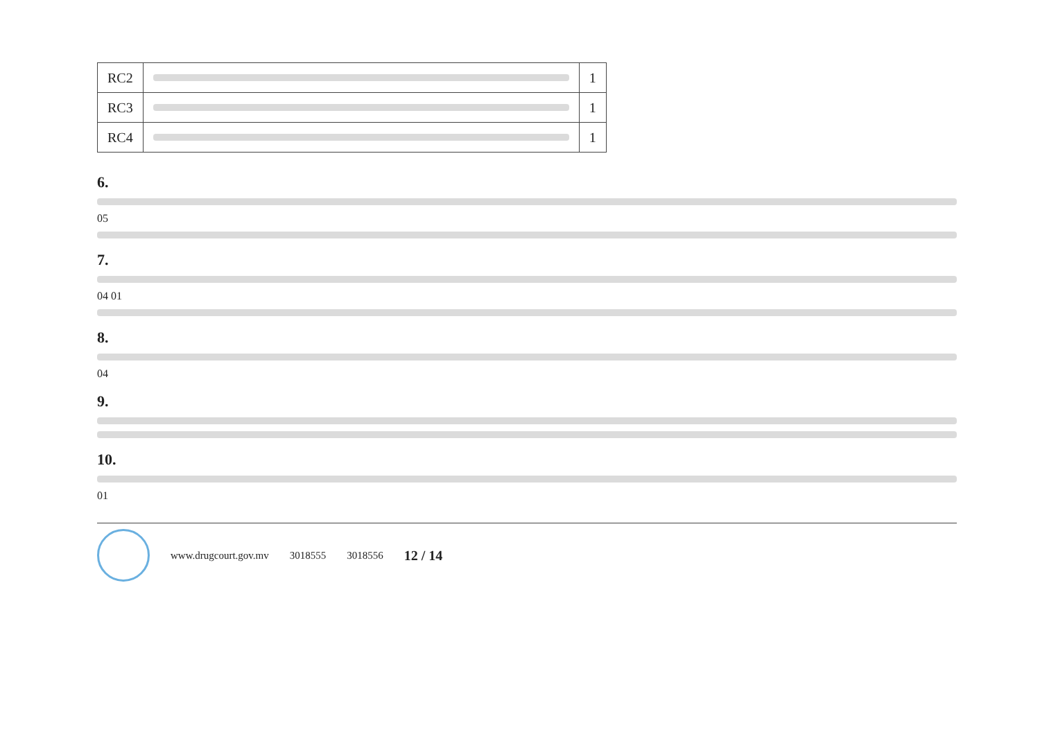| RC2 | | 1 |
| RC3 | | 1 |
| RC4 | | 1 |
6.
05
7.
04 01
8.
04
9.
10.
01
www.drugcourt.gov.mv 3018555 3018556 12 / 14